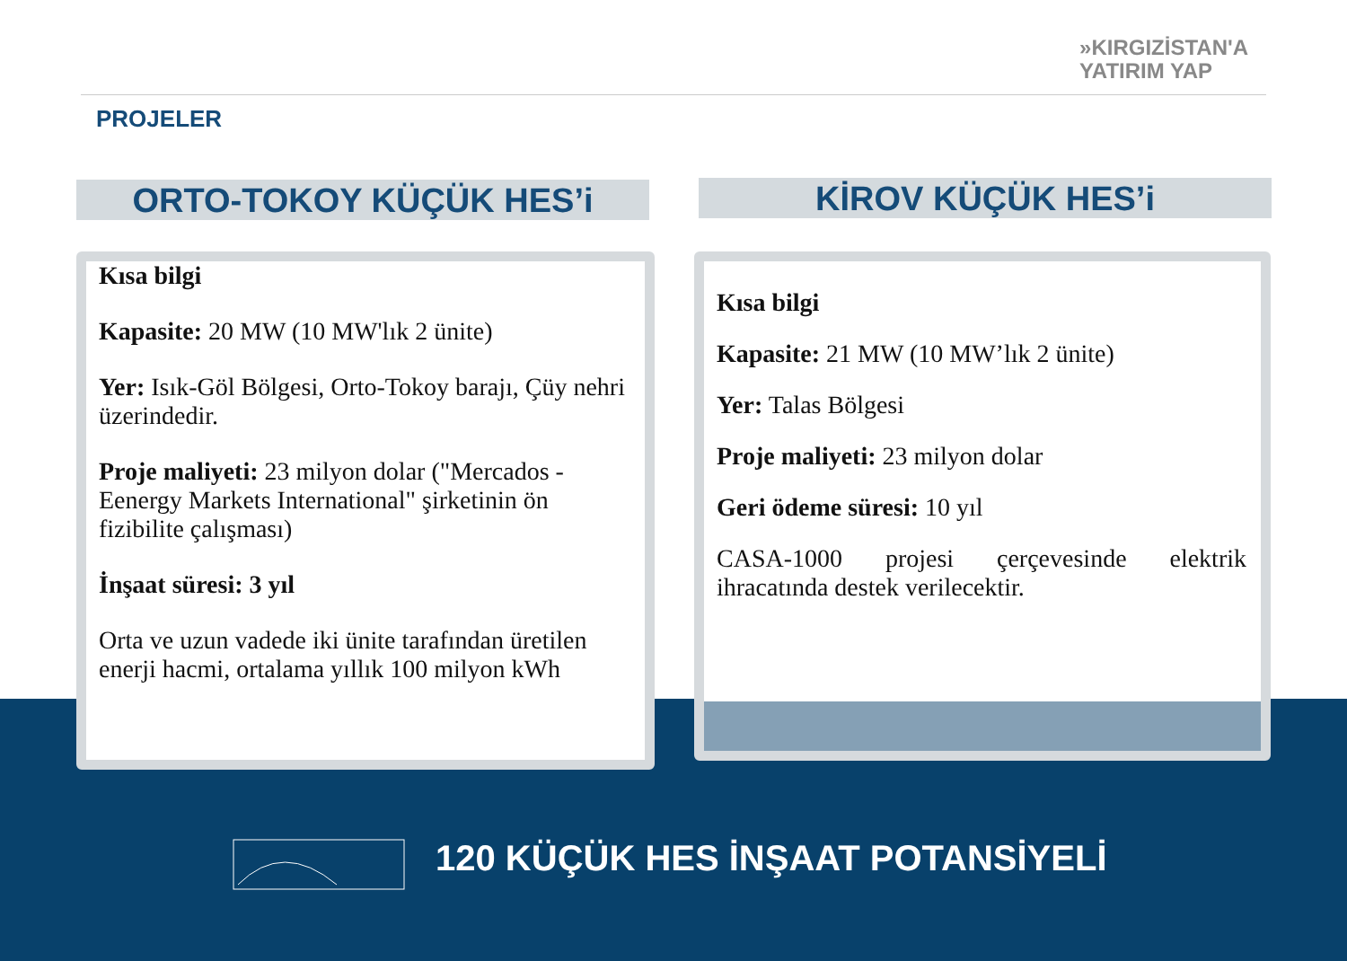»KIRGIZİSTAN'A
YATIRIM YAP
PROJELER
ORTO-TOKOY KÜÇÜK HES’i KİROV KÜÇÜK HES’i
Kısa bilgi
Kapasite: 20 MW (10 MW'lık 2 ünite)
Yer: Isık-Göl Bölgesi, Orto-Tokoy barajı, Çüy nehri üzerindedir.
Proje maliyeti: 23 milyon dolar ("Mercados -Eenergy Markets International" şirketinin ön fizibilite çalışması)
İnşaat süresi: 3 yıl
Orta ve uzun vadede iki ünite tarafından üretilen enerji hacmi, ortalama yıllık 100 milyon kWh
Kısa bilgi
Kapasite: 21 MW (10 MW’lık 2 ünite)
Yer: Talas Bölgesi
Proje maliyeti: 23 milyon dolar
Geri ödeme süresi: 10 yıl
CASA-1000 projesi çerçevesinde elektrik ihracatında destek verilecektir.
120 KÜÇÜK HES İNŞAAT POTANSİYELİ